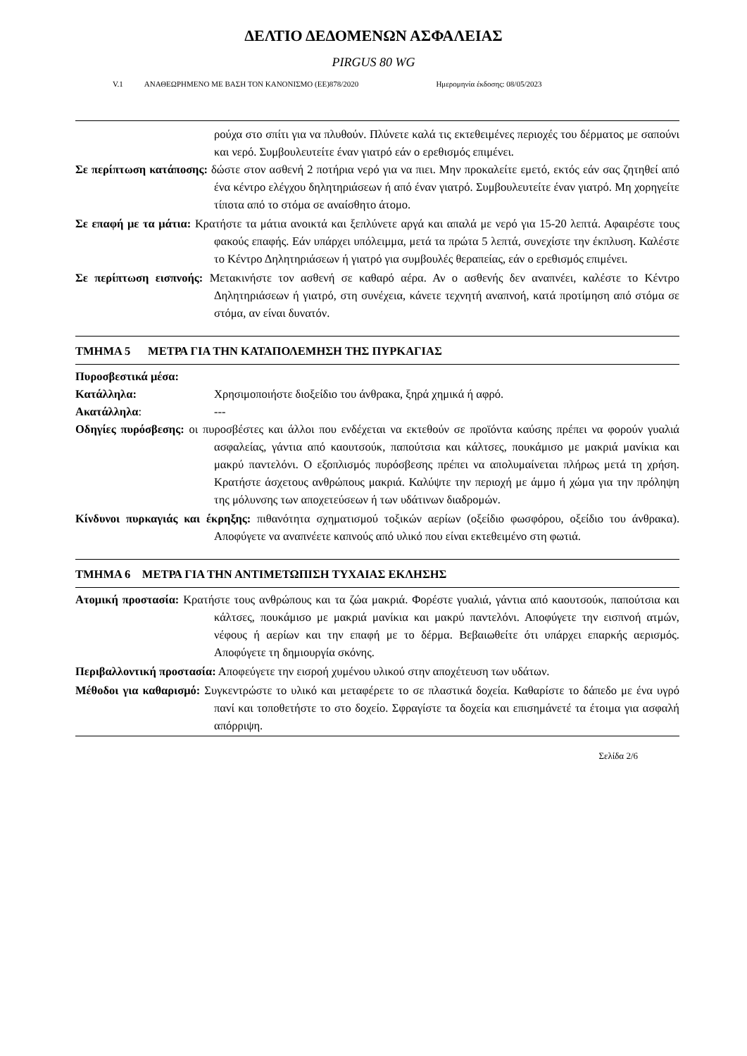ΔΕΛΤΙΟ ΔΕΔΟΜΕΝΩΝ ΑΣΦΑΛΕΙΑΣ
PIRGUS 80 WG
V.1 ΑΝΑΘΕΩΡΗΜΕΝΟ ΜΕ ΒΑΣΗ ΤΟΝ ΚΑΝΟΝΙΣΜΟ (ΕΕ)878/2020 Ημερομηνία έκδοσης: 08/05/2023
ρούχα στο σπίτι για να πλυθούν. Πλύνετε καλά τις εκτεθειμένες περιοχές του δέρματος με σαπούνι και νερό. Συμβουλευτείτε έναν γιατρό εάν ο ερεθισμός επιμένει.
Σε περίπτωση κατάποσης: δώστε στον ασθενή 2 ποτήρια νερό για να πιει. Μην προκαλείτε εμετό, εκτός εάν σας ζητηθεί από ένα κέντρο ελέγχου δηλητηριάσεων ή από έναν γιατρό. Συμβουλευτείτε έναν γιατρό. Μη χορηγείτε τίποτα από το στόμα σε αναίσθητο άτομο.
Σε επαφή με τα μάτια: Κρατήστε τα μάτια ανοικτά και ξεπλύνετε αργά και απαλά με νερό για 15-20 λεπτά. Αφαιρέστε τους φακούς επαφής. Εάν υπάρχει υπόλειμμα, μετά τα πρώτα 5 λεπτά, συνεχίστε την έκπλυση. Καλέστε το Κέντρο Δηλητηριάσεων ή γιατρό για συμβουλές θεραπείας, εάν ο ερεθισμός επιμένει.
Σε περίπτωση εισπνοής: Μετακινήστε τον ασθενή σε καθαρό αέρα. Αν ο ασθενής δεν αναπνέει, καλέστε το Κέντρο Δηλητηριάσεων ή γιατρό, στη συνέχεια, κάνετε τεχνητή αναπνοή, κατά προτίμηση από στόμα σε στόμα, αν είναι δυνατόν.
ΤΜΗΜΑ 5 ΜΕΤΡΑ ΓΙΑ ΤΗΝ ΚΑΤΑΠΟΛΕΜΗΣΗ ΤΗΣ ΠΥΡΚΑΓΙΑΣ
Πυροσβεστικά μέσα:
Κατάλληλα: Χρησιμοποιήστε διοξείδιο του άνθρακα, ξηρά χημικά ή αφρό.
Ακατάλληλα: ---
Οδηγίες πυρόσβεσης: οι πυροσβέστες και άλλοι που ενδέχεται να εκτεθούν σε προϊόντα καύσης πρέπει να φορούν γυαλιά ασφαλείας, γάντια από καουτσούκ, παπούτσια και κάλτσες, πουκάμισο με μακριά μανίκια και μακρύ παντελόνι. Ο εξοπλισμός πυρόσβεσης πρέπει να απολυμαίνεται πλήρως μετά τη χρήση. Κρατήστε άσχετους ανθρώπους μακριά. Καλύψτε την περιοχή με άμμο ή χώμα για την πρόληψη της μόλυνσης των αποχετεύσεων ή των υδάτινων διαδρομών.
Κίνδυνοι πυρκαγιάς και έκρηξης: πιθανότητα σχηματισμού τοξικών αερίων (οξείδιο φωσφόρου, οξείδιο του άνθρακα). Αποφύγετε να αναπνέετε καπνούς από υλικό που είναι εκτεθειμένο στη φωτιά.
ΤΜΗΜΑ 6 ΜΕΤΡΑ ΓΙΑ ΤΗΝ ΑΝΤΙΜΕΤΩΠΙΣΗ ΤΥΧΑΙΑΣ ΕΚΛΗΣΗΣ
Ατομική προστασία: Κρατήστε τους ανθρώπους και τα ζώα μακριά. Φορέστε γυαλιά, γάντια από καουτσούκ, παπούτσια και κάλτσες, πουκάμισο με μακριά μανίκια και μακρύ παντελόνι. Αποφύγετε την εισπνοή ατμών, νέφους ή αερίων και την επαφή με το δέρμα. Βεβαιωθείτε ότι υπάρχει επαρκής αερισμός. Αποφύγετε τη δημιουργία σκόνης.
Περιβαλλοντική προστασία: Αποφεύγετε την εισροή χυμένου υλικού στην αποχέτευση των υδάτων.
Μέθοδοι για καθαρισμό: Συγκεντρώστε το υλικό και μεταφέρετε το σε πλαστικά δοχεία. Καθαρίστε το δάπεδο με ένα υγρό πανί και τοποθετήστε το στο δοχείο. Σφραγίστε τα δοχεία και επισημάνετέ τα έτοιμα για ασφαλή απόρριψη.
Σελίδα 2/6